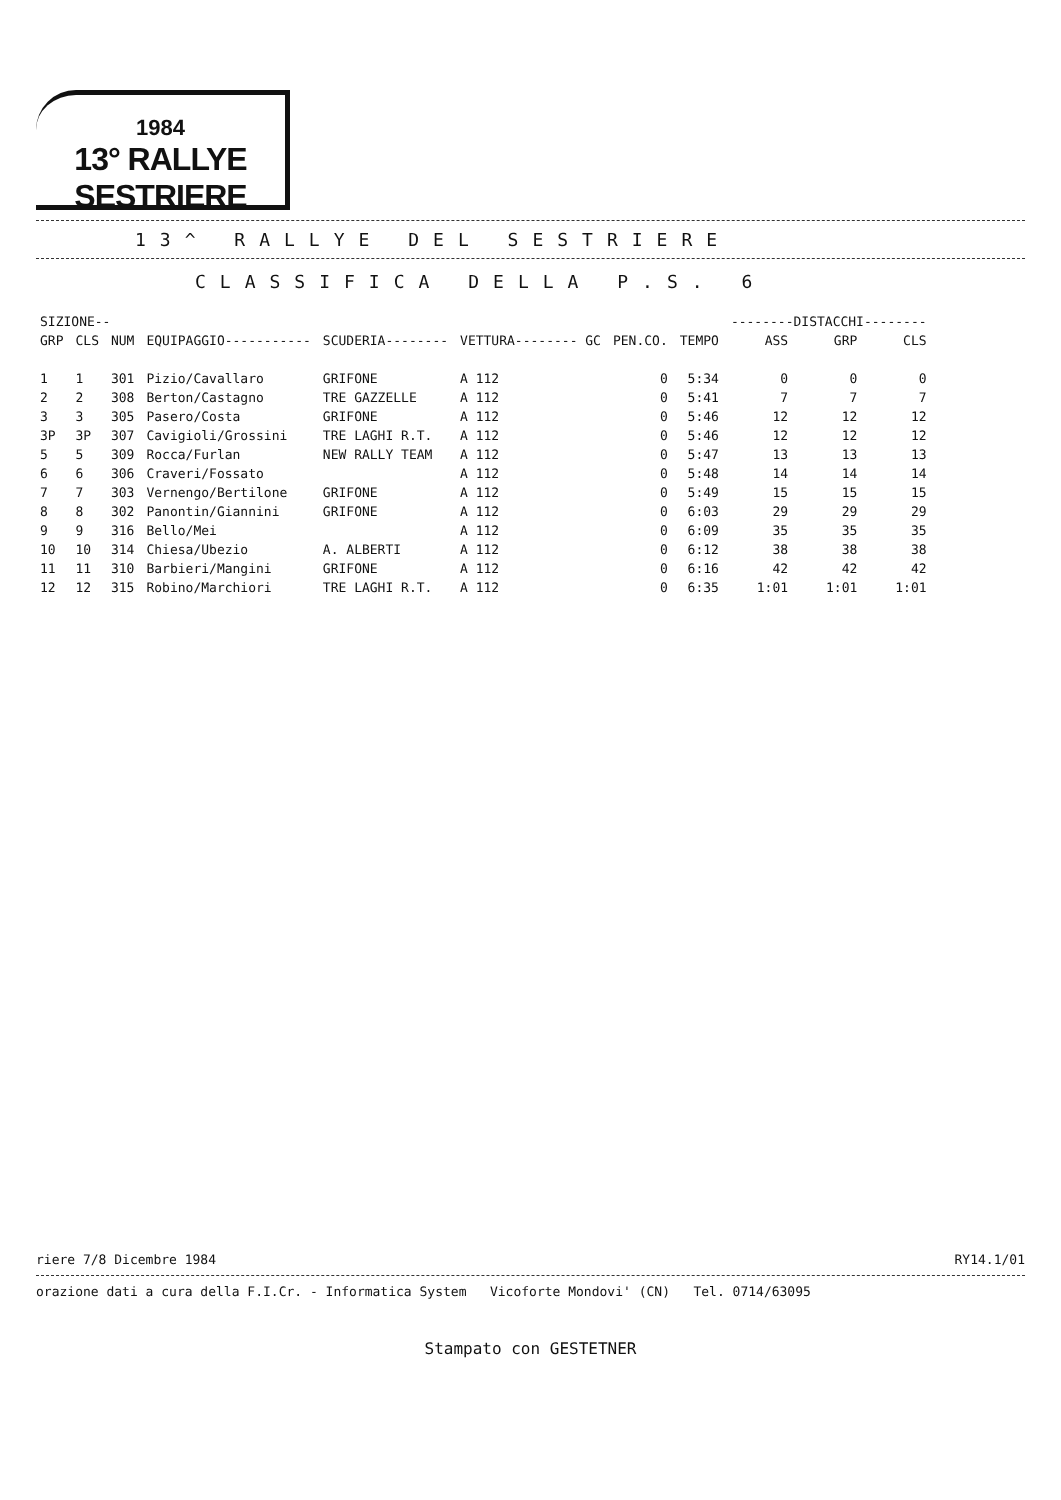1984
13° RALLYE SESTRIERE
13^ RALLYE DEL SESTRIERE
CLASSIFICA DELLA P.S. 6
| SIZIONE-- | | | | | | | | --------DISTACCHI-------- | | |
| --- | --- | --- | --- | --- | --- | --- | --- | --- | --- | --- |
| GRP | CLS | NUM | EQUIPAGGIO----------- | SCUDERIA-------- | VETTURA-------- GC | PEN.CO. | TEMPO | ASS | GRP | CLS |
| 1 | 1 | 301 | Pizio/Cavallaro | GRIFONE | A 112 | 0 | 5:34 | 0 | 0 | 0 |
| 2 | 2 | 308 | Berton/Castagno | TRE GAZZELLE | A 112 | 0 | 5:41 | 7 | 7 | 7 |
| 3 | 3 | 305 | Pasero/Costa | GRIFONE | A 112 | 0 | 5:46 | 12 | 12 | 12 |
| 3P | 3P | 307 | Cavigioli/Grossini | TRE LAGHI R.T. | A 112 | 0 | 5:46 | 12 | 12 | 12 |
| 5 | 5 | 309 | Rocca/Furlan | NEW RALLY TEAM | A 112 | 0 | 5:47 | 13 | 13 | 13 |
| 6 | 6 | 306 | Craveri/Fossato | | A 112 | 0 | 5:48 | 14 | 14 | 14 |
| 7 | 7 | 303 | Vernengo/Bertilone | GRIFONE | A 112 | 0 | 5:49 | 15 | 15 | 15 |
| 8 | 8 | 302 | Panontin/Giannini | GRIFONE | A 112 | 0 | 6:03 | 29 | 29 | 29 |
| 9 | 9 | 316 | Bello/Mei | | A 112 | 0 | 6:09 | 35 | 35 | 35 |
| 10 | 10 | 314 | Chiesa/Ubezio | A. ALBERTI | A 112 | 0 | 6:12 | 38 | 38 | 38 |
| 11 | 11 | 310 | Barbieri/Mangini | GRIFONE | A 112 | 0 | 6:16 | 42 | 42 | 42 |
| 12 | 12 | 315 | Robino/Marchiori | TRE LAGHI R.T. | A 112 | 0 | 6:35 | 1:01 | 1:01 | 1:01 |
riere 7/8 Dicembre 1984 RY14.1/01
orazione dati a cura della F.I.Cr. - Informatica System Vicoforte Mondovi' (CN) Tel. 0714/63095
Stampato con GESTETNER